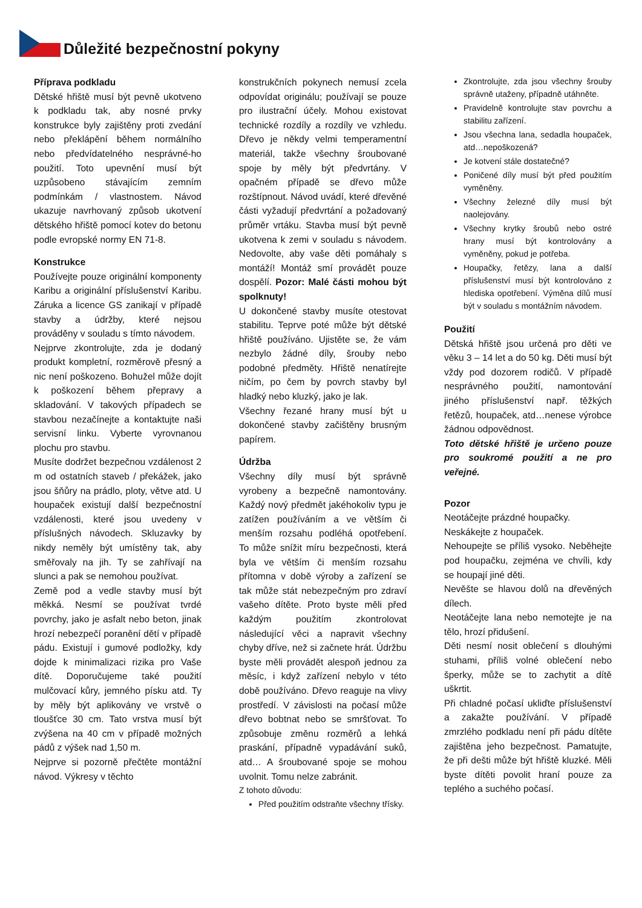Důležité bezpečnostní pokyny
Příprava podkladu
Dětské hřiště musí být pevně ukotveno k podkladu tak, aby nosné prvky konstrukce byly zajištěny proti zvedání nebo překlápění během normálního nebo předvídatelného nesprávné-ho použití. Toto upevnění musí být uzpůsobeno stávajícím zemním podmínkám / vlastnostem. Návod ukazuje navrhovaný způsob ukotvení dětského hřiště pomocí kotev do betonu podle evropské normy EN 71-8.
Konstrukce
Používejte pouze originální komponenty Karibu a originální příslušenství Karibu. Záruka a licence GS zanikají v případě stavby a údržby, které nejsou prováděny v souladu s tímto návodem.
Nejprve zkontrolujte, zda je dodaný produkt kompletní, rozměrově přesný a nic není poškozeno. Bohužel může dojít k poškození během přepravy a skladování. V takových případech se stavbou nezačínejte a kontaktujte naši servisní linku. Vyberte vyrovnanou plochu pro stavbu.
Musíte dodržet bezpečnou vzdálenost 2 m od ostatních staveb / překážek, jako jsou šňůry na prádlo, ploty, větve atd. U houpaček existují další bezpečnostní vzdálenosti, které jsou uvedeny v příslušných návodech. Skluzavky by nikdy neměly být umístěny tak, aby směřovaly na jih. Ty se zahřívají na slunci a pak se nemohou používat.
Země pod a vedle stavby musí být měkká. Nesmí se používat tvrdé povrchy, jako je asfalt nebo beton, jinak hrozí nebezpečí poranění dětí v případě pádu. Existují i gumové podložky, kdy dojde k minimalizaci rizika pro Vaše dítě. Doporučujeme také použití mulčovací kůry, jemného písku atd. Ty by měly být aplikovány ve vrstvě o tloušťce 30 cm. Tato vrstva musí být zvýšena na 40 cm v případě možných pádů z výšek nad 1,50 m.
Nejprve si pozorně přečtěte montážní návod. Výkresy v těchto
konstrukčních pokynech nemusí zcela odpovídat originálu; používají se pouze pro ilustrační účely. Mohou existovat technické rozdíly a rozdíly ve vzhledu. Dřevo je někdy velmi temperamentní materiál, takže všechny šroubované spoje by měly být předvrtány. V opačném případě se dřevo může rozštípnout. Návod uvádí, které dřevěné části vyžadují předvrtání a požadovaný průměr vrtáku. Stavba musí být pevně ukotvena k zemi v souladu s návodem. Nedovolte, aby vaše děti pomáhaly s montáží! Montáž smí provádět pouze dospělí. Pozor: Malé části mohou být spolknuty!
U dokončené stavby musíte otestovat stabilitu. Teprve poté může být dětské hřiště používáno. Ujistěte se, že vám nezbylo žádné díly, šrouby nebo podobné předměty. Hřiště nenatírejte ničím, po čem by povrch stavby byl hladký nebo kluzký, jako je lak.
Všechny řezané hrany musí být u dokončené stavby začištěny brusným papírem.
Údržba
Všechny díly musí být správně vyrobeny a bezpečně namontovány. Každý nový předmět jakéhokoliv typu je zatížen používáním a ve větším či menším rozsahu podléhá opotřebení. To může snížit míru bezpečnosti, která byla ve větším či menším rozsahu přítomna v době výroby a zařízení se tak může stát nebezpečným pro zdraví vašeho dítěte. Proto byste měli před každým použitím zkontrolovat následující věci a napravit všechny chyby dříve, než si začnete hrát. Údržbu byste měli provádět alespoň jednou za měsíc, i když zařízení nebylo v této době používáno. Dřevo reaguje na vlivy prostředí. V závislosti na počasí může dřevo bobtnat nebo se smršťovat. To způsobuje změnu rozměrů a lehká praskání, případně vypadávání suků, atd… A šroubované spoje se mohou uvolnit. Tomu nelze zabránit.
Z tohoto důvodu:
Před použitím odstraňte všechny třísky.
Zkontrolujte, zda jsou všechny šrouby správně utaženy, případně utáhněte.
Pravidelně kontrolujte stav povrchu a stabilitu zařízení.
Jsou všechna lana, sedadla houpaček, atd…nepoškozená?
Je kotvení stále dostatečné?
Poničené díly musí být před použitím vyměněny.
Všechny železné díly musí být naolejovány.
Všechny krytky šroubů nebo ostré hrany musí být kontrolovány a vyměněny, pokud je potřeba.
Houpačky, řetězy, lana a další příslušenství musí být kontrolováno z hlediska opotřebení. Výměna dílů musí být v souladu s montážním návodem.
Použití
Dětská hřiště jsou určená pro děti ve věku 3 – 14 let a do 50 kg. Děti musí být vždy pod dozorem rodičů. V případě nesprávného použití, namontování jiného příslušenství např. těžkých řetězů, houpaček, atd…nenese výrobce žádnou odpovědnost.
Toto dětské hřiště je určeno pouze pro soukromé použití a ne pro veřejné.
Pozor
Neotáčejte prázdné houpačky.
Neskákejte z houpaček.
Nehoupejte se příliš vysoko. Neběhejte pod houpačku, zejména ve chvíli, kdy se houpají jiné děti.
Nevěšte se hlavou dolů na dřevěných dílech.
Neotáčejte lana nebo nemotejte je na tělo, hrozí přidušení.
Děti nesmí nosit oblečení s dlouhými stuhami, příliš volné oblečení nebo šperky, může se to zachytit a dítě uškrtit.
Při chladné počasí ukliďte příslušenství a zakažte používání. V případě zmrzlého podkladu není při pádu dítěte zajištěna jeho bezpečnost. Pamatujte, že při dešti může být hřiště kluzké. Měli byste dítěti povolit hraní pouze za teplého a suchého počasí.